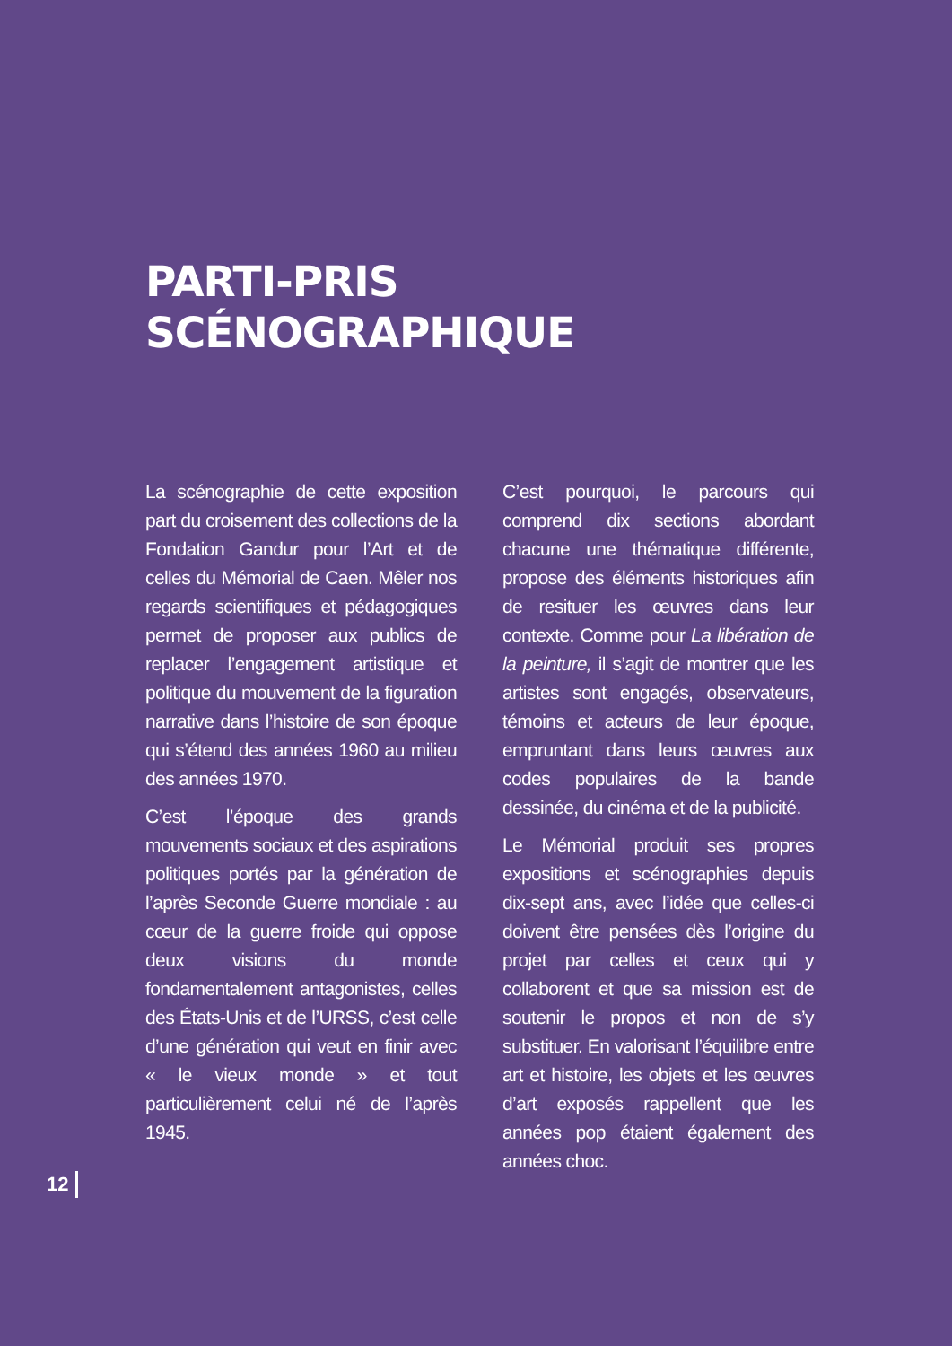PARTI-PRIS
SCÉNOGRAPHIQUE
La scénographie de cette exposition part du croisement des collections de la Fondation Gandur pour l’Art et de celles du Mémorial de Caen. Mêler nos regards scientifiques et pédagogiques permet de proposer aux publics de replacer l’engagement artistique et politique du mouvement de la figuration narrative dans l’histoire de son époque qui s’étend des années 1960 au milieu des années 1970.
C’est l’époque des grands mouvements sociaux et des aspirations politiques portés par la génération de l’après Seconde Guerre mondiale : au cœur de la guerre froide qui oppose deux visions du monde fondamentalement antagonistes, celles des États-Unis et de l’URSS, c’est celle d’une génération qui veut en finir avec « le vieux monde » et tout particulièrement celui né de l’après 1945.
C’est pourquoi, le parcours qui comprend dix sections abordant chacune une thématique différente, propose des éléments historiques afin de resituer les œuvres dans leur contexte. Comme pour La libération de la peinture, il s’agit de montrer que les artistes sont engagés, observateurs, témoins et acteurs de leur époque, empruntant dans leurs œuvres aux codes populaires de la bande dessinée, du cinéma et de la publicité.
Le Mémorial produit ses propres expositions et scénographies depuis dix-sept ans, avec l’idée que celles-ci doivent être pensées dès l’origine du projet par celles et ceux qui y collaborent et que sa mission est de soutenir le propos et non de s’y substituer. En valorisant l’équilibre entre art et histoire, les objets et les œuvres d’art exposés rappellent que les années pop étaient également des années choc.
12